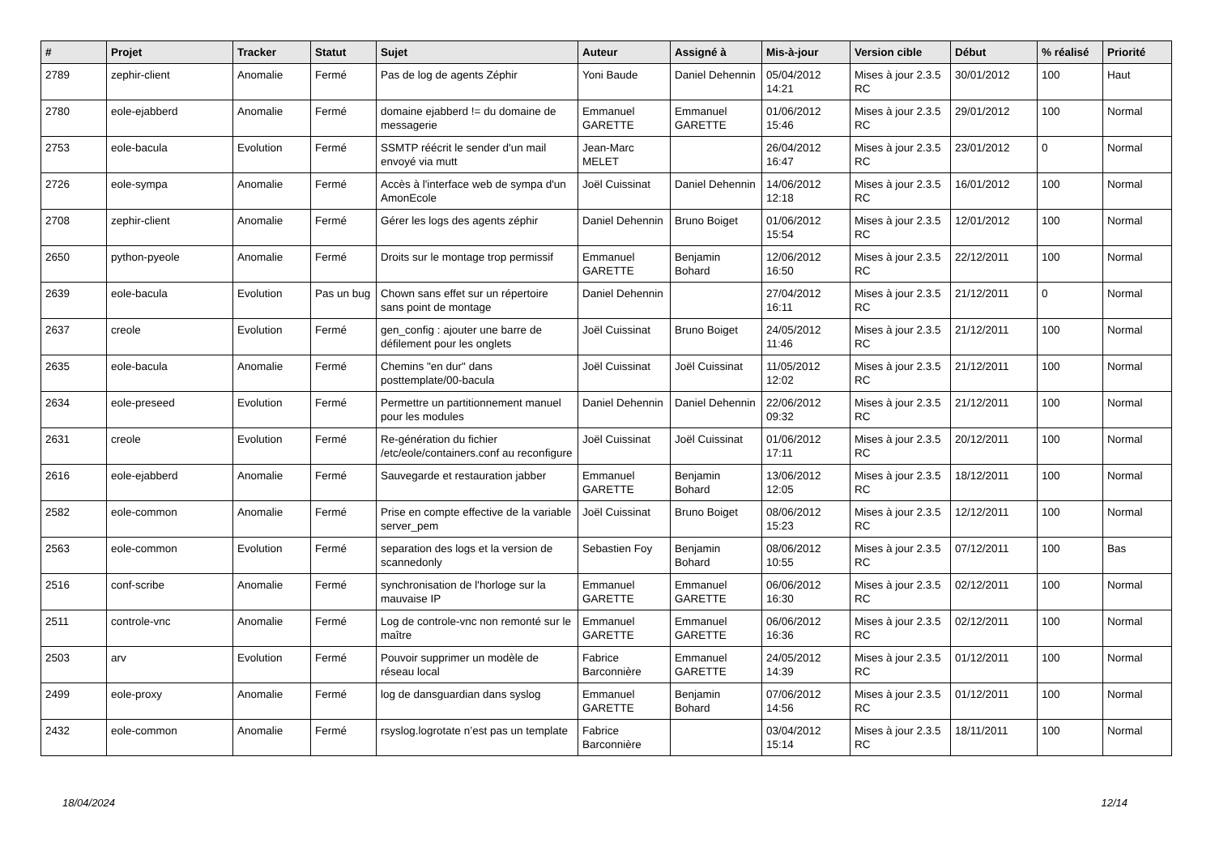| # | Projet | Tracker | Statut | Sujet | Auteur | Assigné à | Mis-à-jour | Version cible | Début | % réalisé | Priorité |
| --- | --- | --- | --- | --- | --- | --- | --- | --- | --- | --- | --- |
| 2789 | zephir-client | Anomalie | Fermé | Pas de log de agents Zéphir | Yoni Baude | Daniel Dehennin | 05/04/2012 14:21 | Mises à jour 2.3.5 RC | 30/01/2012 | 100 | Haut |
| 2780 | eole-ejabberd | Anomalie | Fermé | domaine ejabberd != du domaine de messagerie | Emmanuel GARETTE | Emmanuel GARETTE | 01/06/2012 15:46 | Mises à jour 2.3.5 RC | 29/01/2012 | 100 | Normal |
| 2753 | eole-bacula | Evolution | Fermé | SSMTP réécrit le sender d'un mail envoyé via mutt | Jean-Marc MELET | | 26/04/2012 16:47 | Mises à jour 2.3.5 RC | 23/01/2012 | 0 | Normal |
| 2726 | eole-sympa | Anomalie | Fermé | Accès à l'interface web de sympa d'un AmonEcole | Joël Cuissinat | Daniel Dehennin | 14/06/2012 12:18 | Mises à jour 2.3.5 RC | 16/01/2012 | 100 | Normal |
| 2708 | zephir-client | Anomalie | Fermé | Gérer les logs des agents zéphir | Daniel Dehennin | Bruno Boiget | 01/06/2012 15:54 | Mises à jour 2.3.5 RC | 12/01/2012 | 100 | Normal |
| 2650 | python-pyeole | Anomalie | Fermé | Droits sur le montage trop permissif | Emmanuel GARETTE | Benjamin Bohard | 12/06/2012 16:50 | Mises à jour 2.3.5 RC | 22/12/2011 | 100 | Normal |
| 2639 | eole-bacula | Evolution | Pas un bug | Chown sans effet sur un répertoire sans point de montage | Daniel Dehennin | | 27/04/2012 16:11 | Mises à jour 2.3.5 RC | 21/12/2011 | 0 | Normal |
| 2637 | creole | Evolution | Fermé | gen_config : ajouter une barre de défilement pour les onglets | Joël Cuissinat | Bruno Boiget | 24/05/2012 11:46 | Mises à jour 2.3.5 RC | 21/12/2011 | 100 | Normal |
| 2635 | eole-bacula | Anomalie | Fermé | Chemins "en dur" dans posttemplate/00-bacula | Joël Cuissinat | Joël Cuissinat | 11/05/2012 12:02 | Mises à jour 2.3.5 RC | 21/12/2011 | 100 | Normal |
| 2634 | eole-preseed | Evolution | Fermé | Permettre un partitionnement manuel pour les modules | Daniel Dehennin | Daniel Dehennin | 22/06/2012 09:32 | Mises à jour 2.3.5 RC | 21/12/2011 | 100 | Normal |
| 2631 | creole | Evolution | Fermé | Re-génération du fichier /etc/eole/containers.conf au reconfigure | Joël Cuissinat | Joël Cuissinat | 01/06/2012 17:11 | Mises à jour 2.3.5 RC | 20/12/2011 | 100 | Normal |
| 2616 | eole-ejabberd | Anomalie | Fermé | Sauvegarde et restauration jabber | Emmanuel GARETTE | Benjamin Bohard | 13/06/2012 12:05 | Mises à jour 2.3.5 RC | 18/12/2011 | 100 | Normal |
| 2582 | eole-common | Anomalie | Fermé | Prise en compte effective de la variable server_pem | Joël Cuissinat | Bruno Boiget | 08/06/2012 15:23 | Mises à jour 2.3.5 RC | 12/12/2011 | 100 | Normal |
| 2563 | eole-common | Evolution | Fermé | separation des logs et la version de scannedonly | Sebastien Foy | Benjamin Bohard | 08/06/2012 10:55 | Mises à jour 2.3.5 RC | 07/12/2011 | 100 | Bas |
| 2516 | conf-scribe | Anomalie | Fermé | synchronisation de l'horloge sur la mauvaise IP | Emmanuel GARETTE | Emmanuel GARETTE | 06/06/2012 16:30 | Mises à jour 2.3.5 RC | 02/12/2011 | 100 | Normal |
| 2511 | controle-vnc | Anomalie | Fermé | Log de controle-vnc non remonté sur le maître | Emmanuel GARETTE | Emmanuel GARETTE | 06/06/2012 16:36 | Mises à jour 2.3.5 RC | 02/12/2011 | 100 | Normal |
| 2503 | arv | Evolution | Fermé | Pouvoir supprimer un modèle de réseau local | Fabrice Barconnière | Emmanuel GARETTE | 24/05/2012 14:39 | Mises à jour 2.3.5 RC | 01/12/2011 | 100 | Normal |
| 2499 | eole-proxy | Anomalie | Fermé | log de dansguardian dans syslog | Emmanuel GARETTE | Benjamin Bohard | 07/06/2012 14:56 | Mises à jour 2.3.5 RC | 01/12/2011 | 100 | Normal |
| 2432 | eole-common | Anomalie | Fermé | rsyslog.logrotate n’est pas un template | Fabrice Barconnière | | 03/04/2012 15:14 | Mises à jour 2.3.5 RC | 18/11/2011 | 100 | Normal |
18/04/2024 12/14